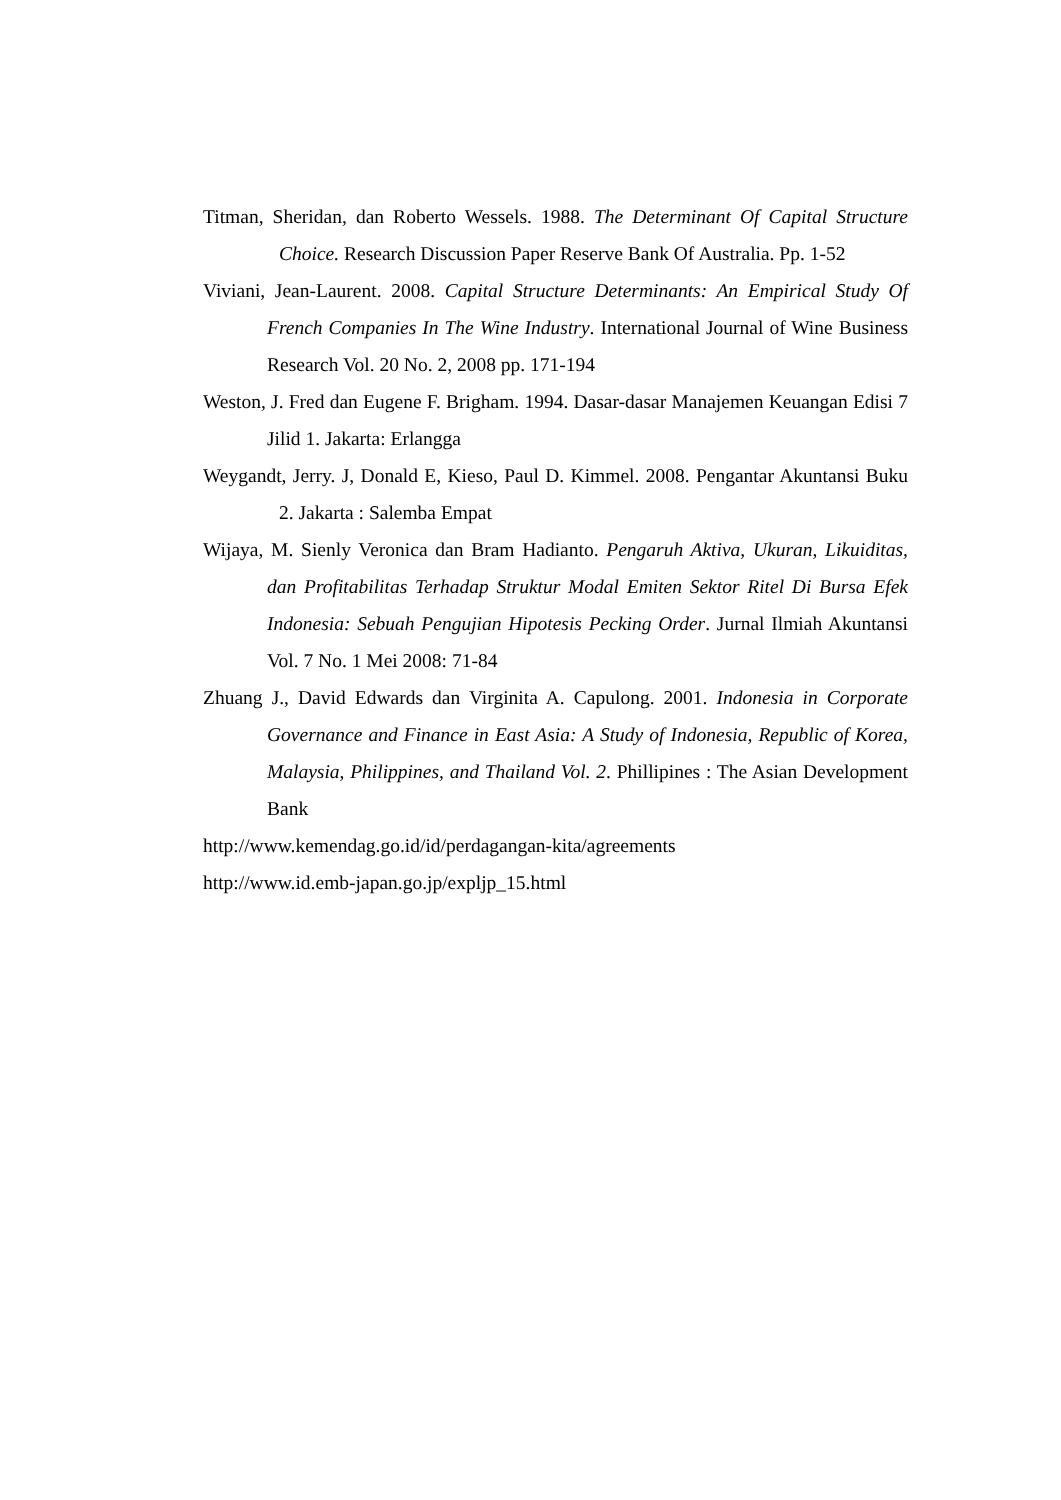Titman, Sheridan, dan Roberto Wessels. 1988. The Determinant Of Capital Structure Choice. Research Discussion Paper Reserve Bank Of Australia. Pp. 1-52
Viviani, Jean-Laurent. 2008. Capital Structure Determinants: An Empirical Study Of French Companies In The Wine Industry. International Journal of Wine Business Research Vol. 20 No. 2, 2008 pp. 171-194
Weston, J. Fred dan Eugene F. Brigham. 1994. Dasar-dasar Manajemen Keuangan Edisi 7 Jilid 1. Jakarta: Erlangga
Weygandt, Jerry. J, Donald E, Kieso, Paul D. Kimmel. 2008. Pengantar Akuntansi Buku 2. Jakarta : Salemba Empat
Wijaya, M. Sienly Veronica dan Bram Hadianto. Pengaruh Aktiva, Ukuran, Likuiditas, dan Profitabilitas Terhadap Struktur Modal Emiten Sektor Ritel Di Bursa Efek Indonesia: Sebuah Pengujian Hipotesis Pecking Order. Jurnal Ilmiah Akuntansi Vol. 7 No. 1 Mei 2008: 71-84
Zhuang J., David Edwards dan Virginita A. Capulong. 2001. Indonesia in Corporate Governance and Finance in East Asia: A Study of Indonesia, Republic of Korea, Malaysia, Philippines, and Thailand Vol. 2. Phillipines : The Asian Development Bank
http://www.kemendag.go.id/id/perdagangan-kita/agreements
http://www.id.emb-japan.go.jp/expljp_15.html